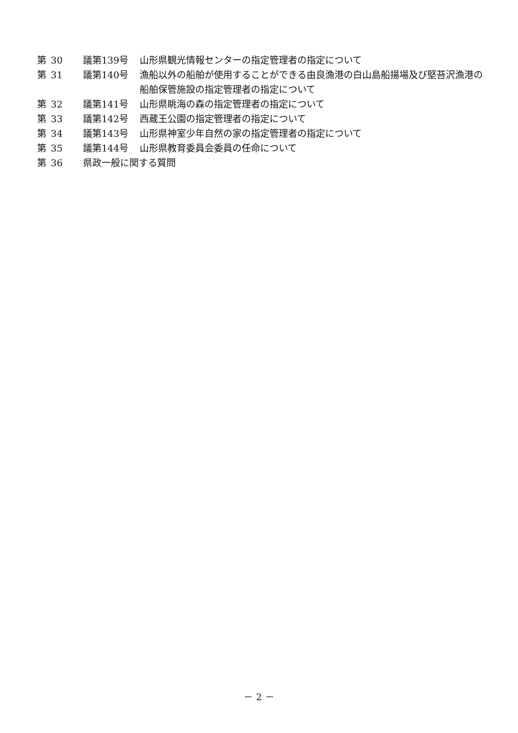第 30 議第139号 山形県観光情報センターの指定管理者の指定について
第 31 議第140号 漁船以外の船舶が使用することができる由良漁港の白山島船揚場及び堅苔沢漁港の船舶保管施設の指定管理者の指定について
第 32 議第141号 山形県眺海の森の指定管理者の指定について
第 33 議第142号 西蔵王公園の指定管理者の指定について
第 34 議第143号 山形県神室少年自然の家の指定管理者の指定について
第 35 議第144号 山形県教育委員会委員の任命について
第 36 県政一般に関する質問
－ 2 －